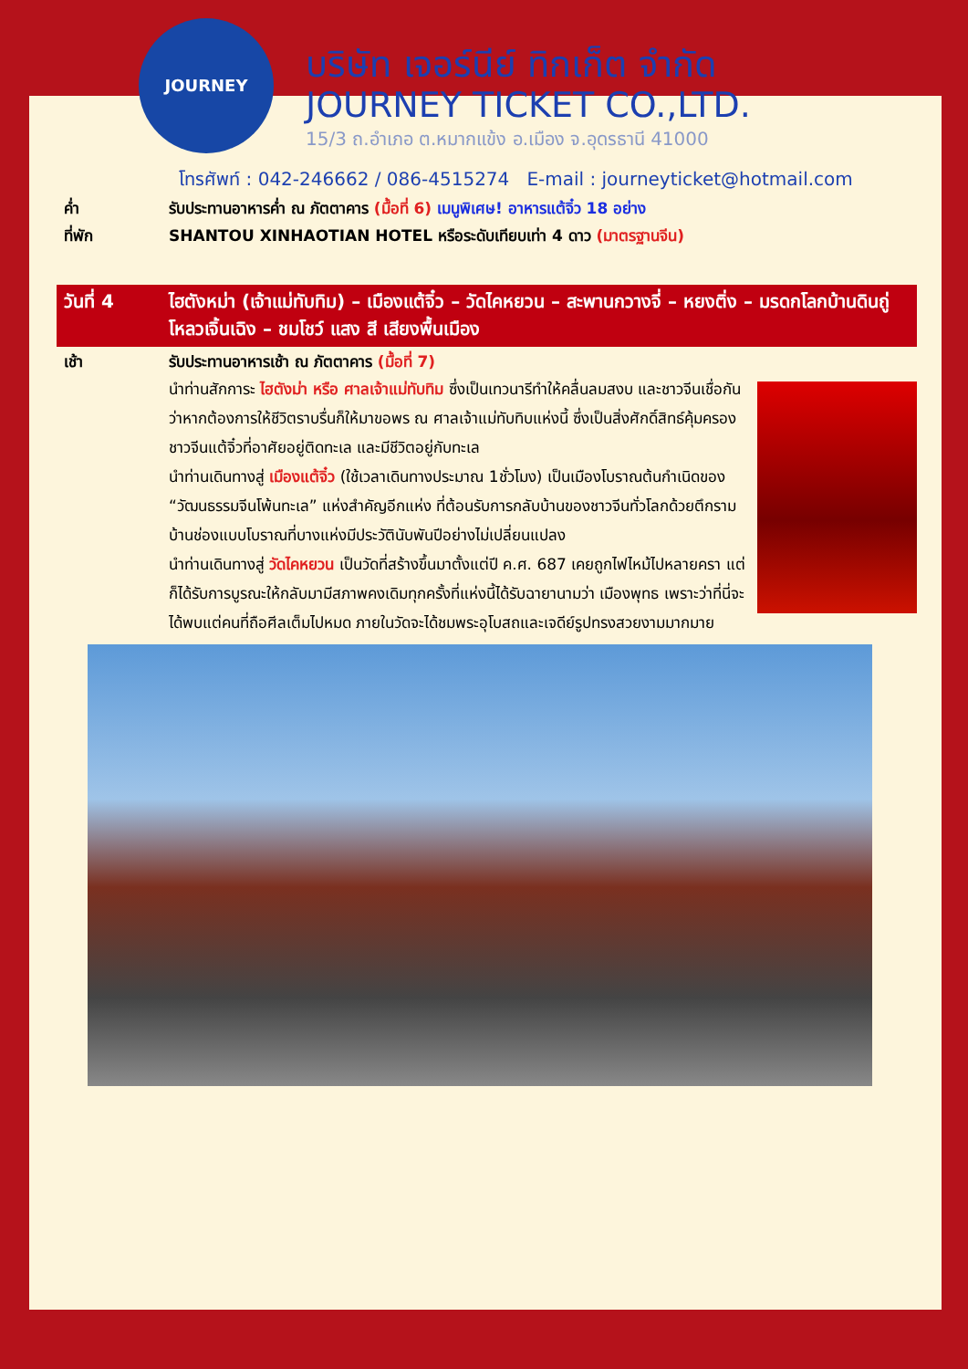JOURNEY
บริษัท เจอร์นีย์ ทิกเก็ต จำกัด
JOURNEY TICKET CO.,LTD.
15/3 ถ.อำเภอ ต.หมากแข้ง อ.เมือง จ.อุดรธานี 41000
โทรศัพท์ : 042-246662 / 086-4515274 E-mail : journeyticket@hotmail.com
ค่ำ รับประทานอาหารค่ำ ณ ภัตตาคาร (มื้อที่ 6) เมนูพิเศษ! อาหารแต้จิ๋ว 18 อย่าง
ที่พัก SHANTOU XINHAOTIAN HOTEL หรือระดับเทียบเท่า 4 ดาว (มาตรฐานจีน)
วันที่ 4 ไฮตังหม่า (เจ้าแม่ทับทิม) – เมืองแต้จิ๋ว – วัดไคหยวน – สะพานกวางจี่ – หยงติ่ง – มรดกโลกบ้านดินถู่โหลวเจิ้นเฉิง – ชมโชว์ แสง สี เสียงพื้นเมือง
เช้า รับประทานอาหารเช้า ณ ภัตตาคาร (มื้อที่ 7)
นำท่านสักการะ ไฮตังม่า หรือ ศาลเจ้าแม่ทับทิม ซึ่งเป็นเทวนารีทำให้คลื่นลมสงบ และชาวจีนเชื่อกันว่าหากต้องการให้ชีวิตราบรื่นก็ให้มาขอพร ณ ศาลเจ้าแม่ทับทิบแห่งนี้ ซึ่งเป็นสิ่งศักดิ์สิทธ์คุ้มครองชาวจีนแต้จิ๋วที่อาศัยอยู่ติดทะเล และมีชีวิตอยู่กับทะเล
นำท่านเดินทางสู่ เมืองแต้จิ๋ว (ใช้เวลาเดินทางประมาณ 1ชั่วโมง) เป็นเมืองโบราณต้นกำเนิดของ “วัฒนธรรมจีนโพ้นทะเล” แห่งสำคัญอีกแห่ง ที่ต้อนรับการกลับบ้านของชาวจีนทั่วโลกด้วยตึกรามบ้านช่องแบบโบราณที่บางแห่งมีประวัตินับพันปีอย่างไม่เปลี่ยนแปลง
นำท่านเดินทางสู่ วัดไคหยวน เป็นวัดที่สร้างขึ้นมาตั้งแต่ปี ค.ศ. 687 เคยถูกไฟไหม้ไปหลายครา แต่ก็ได้รับการบูรณะให้กลับมามีสภาพคงเดิมทุกครั้งที่แห่งนี้ได้รับฉายานามว่า เมืองพุทธ เพราะว่าที่นี่จะได้พบแต่คนที่ถือศีลเต็มไปหมด ภายในวัดจะได้ชมพระอุโบสถและเจดีย์รูปทรงสวยงามมากมาย